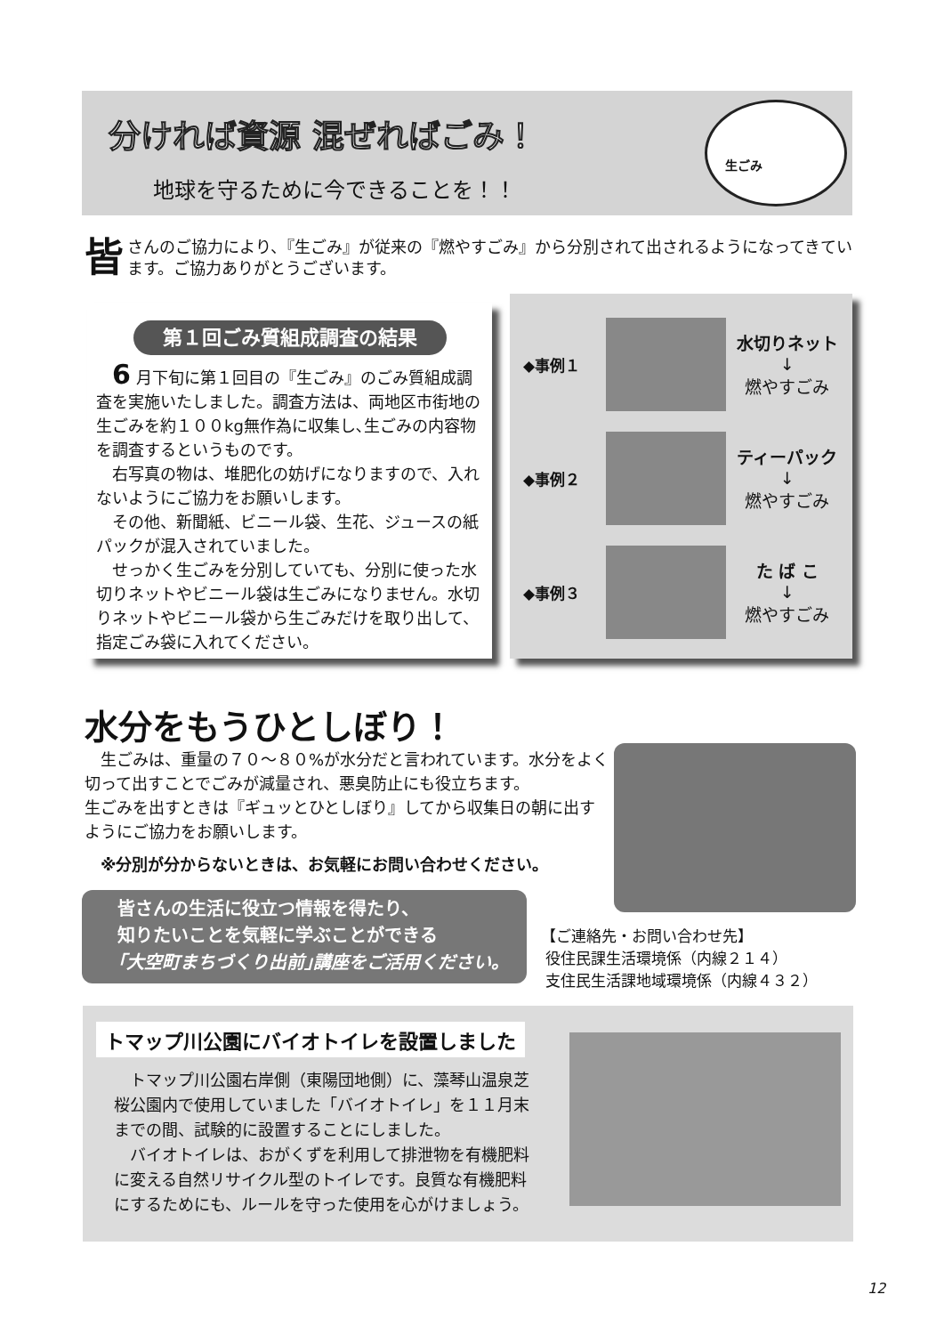分ければ資源 混ぜればごみ！
地球を守るために今できることを！！
生ごみ
皆さんのご協力により、『生ごみ』が従来の『燃やすごみ』から分別されて出されるようになってきています。ご協力ありがとうございます。
第１回ごみ質組成調査の結果
6 月下旬に第１回目の『生ごみ』のごみ質組成調査を実施いたしました。調査方法は、両地区市街地の生ごみを約１００kg無作為に収集し､生ごみの内容物を調査するというものです。
右写真の物は、堆肥化の妨げになりますので、入れないようにご協力をお願いします。
その他、新聞紙、ビニール袋、生花、ジュースの紙パックが混入されていました。
せっかく生ごみを分別していても、分別に使った水切りネットやビニール袋は生ごみになりません。水切りネットやビニール袋から生ごみだけを取り出して、指定ごみ袋に入れてください。
◆事例１
水切りネット
↓
燃やすごみ
◆事例２
ティーパック
↓
燃やすごみ
◆事例３
た ば こ
↓
燃やすごみ
水分をもうひとしぼり！
生ごみは、重量の７０～８０%が水分だと言われています。水分をよく切って出すことでごみが減量され、悪臭防止にも役立ちます。
生ごみを出すときは『ギュッとひとしぼり』してから収集日の朝に出すようにご協力をお願いします。
※分別が分からないときは、お気軽にお問い合わせください。
皆さんの生活に役立つ情報を得たり、
知りたいことを気軽に学ぶことができる
｢大空町まちづくり出前｣講座をご活用ください。
【ご連絡先・お問い合わせ先】
役住民課生活環境係（内線２１４）
支住民生活課地域環境係（内線４３２）
トマップ川公園にバイオトイレを設置しました
トマップ川公園右岸側（東陽団地側）に、藻琴山温泉芝桜公園内で使用していました「バイオトイレ」を１１月末までの間、試験的に設置することにしました。
バイオトイレは、おがくずを利用して排泄物を有機肥料に変える自然リサイクル型のトイレです。良質な有機肥料にするためにも、ルールを守った使用を心がけましょう。
12